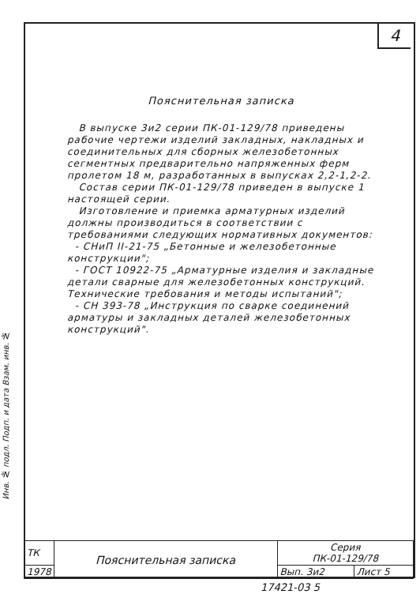4
Пояснительная записка
В выпуске 3и2 серии ПК-01-129/78 приведены рабочие чертежи изделий закладных, накладных и соединительных для сборных железобетонных сегментных предварительно напряженных ферм пролетом 18 м, разработанных в выпусках 2,2-1,2-2.
Состав серии ПК-01-129/78 приведен в выпуске 1 настоящей серии.
Изготовление и приемка арматурных изделий должны производиться в соответствии с требованиями следующих нормативных документов:
- СНиП II-21-75 „Бетонные и железобетонные конструкции";
- ГОСТ 10922-75 „Арматурные изделия и закладные детали сварные для железобетонных конструкций. Технические требования и методы испытаний";
- СН 393-78 „Инструкция по сварке соединений арматуры и закладных деталей железобетонных конструкций".
Инв. № подл. Подп. и дата Взам. инв. №
| ТК | Пояснительная записка | Серия ПК-01-129/78 | |
| 1978 | | Вып. 3и2 | Лист 5 |
17421-03 5